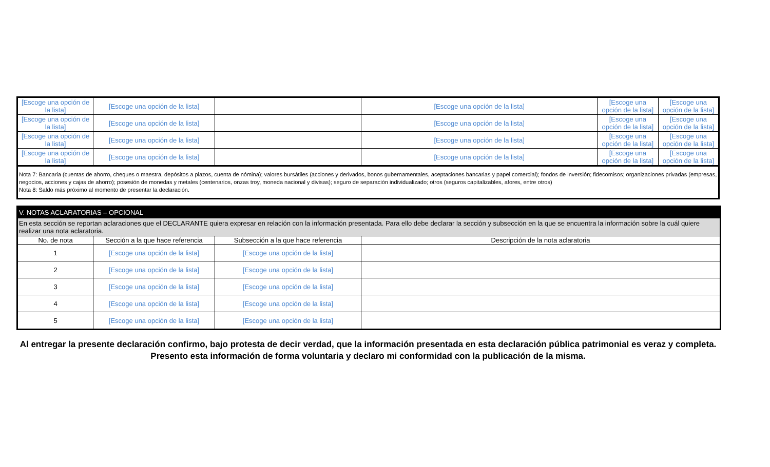| [Escoge una opción de la lista] | [Escoge una opción de la lista] | | [Escoge una opción de la lista] | [Escoge una opción de la lista] | [Escoge una opción de la lista] |
| [Escoge una opción de la lista] | [Escoge una opción de la lista] | | [Escoge una opción de la lista] | [Escoge una opción de la lista] | [Escoge una opción de la lista] |
| [Escoge una opción de la lista] | [Escoge una opción de la lista] | | [Escoge una opción de la lista] | [Escoge una opción de la lista] | [Escoge una opción de la lista] |
| [Escoge una opción de la lista] | [Escoge una opción de la lista] | | [Escoge una opción de la lista] | [Escoge una opción de la lista] | [Escoge una opción de la lista] |
| Nota 7: Bancaria (cuentas de ahorro, cheques o maestra, depósitos a plazos, cuenta de nómina); valores bursátiles (acciones y derivados, bonos gubernamentales, aceptaciones bancarias y papel comercial); fondos de inversión; fidecomisos; organizaciones privadas (empresas, negocios, acciones y cajas de ahorro); posesión de monedas y metales (centenarios, onzas troy, moneda nacional y divisas); seguro de separación individualizado; otros (seguros capitalizables, afores, entre otros) Nota 8: Saldo más próximo al momento de presentar la declaración. | | | | | |
| V. NOTAS ACLARATORIAS – OPCIONAL | | | |
| En esta sección se reportan aclaraciones que el DECLARANTE quiera expresar en relación con la información presentada. Para ello debe declarar la sección y subsección en la que se encuentra la información sobre la cuál quiere realizar una nota aclaratoria. | | | |
| No. de nota | Sección a la que hace referencia | Subsección a la que hace referencia | Descripción de la nota aclaratoria |
| 1 | [Escoge una opción de la lista] | [Escoge una opción de la lista] | |
| 2 | [Escoge una opción de la lista] | [Escoge una opción de la lista] | |
| 3 | [Escoge una opción de la lista] | [Escoge una opción de la lista] | |
| 4 | [Escoge una opción de la lista] | [Escoge una opción de la lista] | |
| 5 | [Escoge una opción de la lista] | [Escoge una opción de la lista] | |
Al entregar la presente declaración confirmo, bajo protesta de decir verdad, que la información presentada en esta declaración pública patrimonial es veraz y completa. Presento esta información de forma voluntaria y declaro mi conformidad con la publicación de la misma.